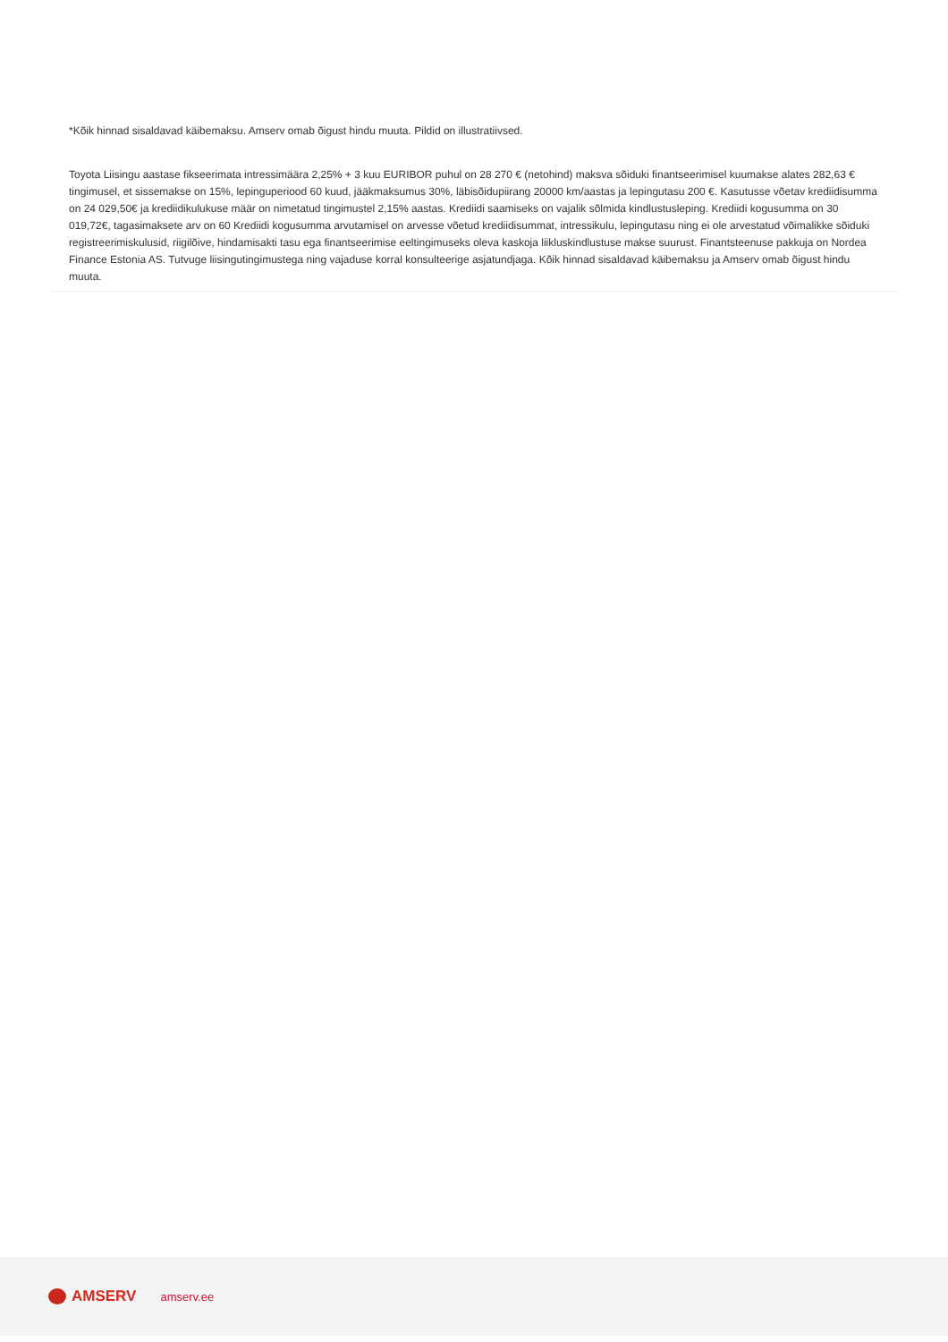*Kõik hinnad sisaldavad käibemaksu. Amserv omab õigust hindu muuta. Pildid on illustratiivsed.
Toyota Liisingu aastase fikseerimata intressimäära 2,25% + 3 kuu EURIBOR puhul on 28 270 € (netohind) maksva sõiduki finantseerimisel kuumakse alates 282,63 € tingimusel, et sissemakse on 15%, lepinguperiood 60 kuud, jääkmaksumus 30%, läbisõidupiirang 20000 km/aastas ja lepingutasu 200 €. Kasutusse võetav krediidisumma on 24 029,50€ ja krediidikulukuse määr on nimetatud tingimustel 2,15% aastas. Krediidi saamiseks on vajalik sõlmida kindlustusleping. Krediidi kogusumma on 30 019,72€, tagasimaksete arv on 60 Krediidi kogusumma arvutamisel on arvesse võetud krediidisummat, intressikulu, lepingutasu ning ei ole arvestatud võimalikke sõiduki registreerimiskulusid, riigilõive, hindamisakti tasu ega finantseerimise eeltingimuseks oleva kaskoja liikluskindlustuse makse suurust. Finantsteenuse pakkuja on Nordea Finance Estonia AS. Tutvuge liisingutingimustega ning vajaduse korral konsulteerige asjatundjaga. Kõik hinnad sisaldavad käibemaksu ja Amserv omab õigust hindu muuta.
AMSERV
amserv.ee